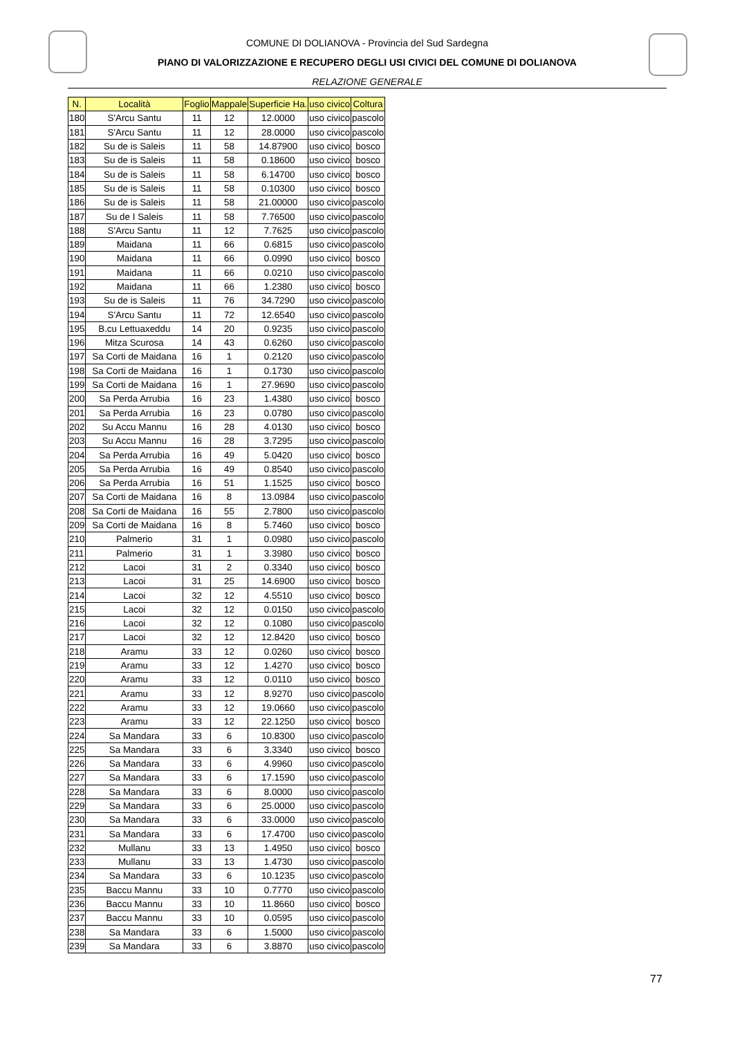COMUNE DI DOLIANOVA - Provincia del Sud Sardegna
PIANO DI VALORIZZAZIONE E RECUPERO DEGLI USI CIVICI DEL COMUNE DI DOLIANOVA
RELAZIONE GENERALE
| N. | Località | Foglio | Mappale | Superficie Ha. | uso civico | Coltura |
| --- | --- | --- | --- | --- | --- | --- |
| 180 | S'Arcu Santu | 11 | 12 | 12.0000 | uso civico | pascolo |
| 181 | S'Arcu Santu | 11 | 12 | 28.0000 | uso civico | pascolo |
| 182 | Su de is Saleis | 11 | 58 | 14.87900 | uso civico | bosco |
| 183 | Su de is Saleis | 11 | 58 | 0.18600 | uso civico | bosco |
| 184 | Su de is Saleis | 11 | 58 | 6.14700 | uso civico | bosco |
| 185 | Su de is Saleis | 11 | 58 | 0.10300 | uso civico | bosco |
| 186 | Su de is Saleis | 11 | 58 | 21.00000 | uso civico | pascolo |
| 187 | Su de I Saleis | 11 | 58 | 7.76500 | uso civico | pascolo |
| 188 | S'Arcu Santu | 11 | 12 | 7.7625 | uso civico | pascolo |
| 189 | Maidana | 11 | 66 | 0.6815 | uso civico | pascolo |
| 190 | Maidana | 11 | 66 | 0.0990 | uso civico | bosco |
| 191 | Maidana | 11 | 66 | 0.0210 | uso civico | pascolo |
| 192 | Maidana | 11 | 66 | 1.2380 | uso civico | bosco |
| 193 | Su de is Saleis | 11 | 76 | 34.7290 | uso civico | pascolo |
| 194 | S'Arcu Santu | 11 | 72 | 12.6540 | uso civico | pascolo |
| 195 | B.cu Lettuaxeddu | 14 | 20 | 0.9235 | uso civico | pascolo |
| 196 | Mitza Scurosa | 14 | 43 | 0.6260 | uso civico | pascolo |
| 197 | Sa Corti de Maidana | 16 | 1 | 0.2120 | uso civico | pascolo |
| 198 | Sa Corti de Maidana | 16 | 1 | 0.1730 | uso civico | pascolo |
| 199 | Sa Corti de Maidana | 16 | 1 | 27.9690 | uso civico | pascolo |
| 200 | Sa Perda Arrubia | 16 | 23 | 1.4380 | uso civico | bosco |
| 201 | Sa Perda Arrubia | 16 | 23 | 0.0780 | uso civico | pascolo |
| 202 | Su Accu Mannu | 16 | 28 | 4.0130 | uso civico | bosco |
| 203 | Su Accu Mannu | 16 | 28 | 3.7295 | uso civico | pascolo |
| 204 | Sa Perda Arrubia | 16 | 49 | 5.0420 | uso civico | bosco |
| 205 | Sa Perda Arrubia | 16 | 49 | 0.8540 | uso civico | pascolo |
| 206 | Sa Perda Arrubia | 16 | 51 | 1.1525 | uso civico | bosco |
| 207 | Sa Corti de Maidana | 16 | 8 | 13.0984 | uso civico | pascolo |
| 208 | Sa Corti de Maidana | 16 | 55 | 2.7800 | uso civico | pascolo |
| 209 | Sa Corti de Maidana | 16 | 8 | 5.7460 | uso civico | bosco |
| 210 | Palmerio | 31 | 1 | 0.0980 | uso civico | pascolo |
| 211 | Palmerio | 31 | 1 | 3.3980 | uso civico | bosco |
| 212 | Lacoi | 31 | 2 | 0.3340 | uso civico | bosco |
| 213 | Lacoi | 31 | 25 | 14.6900 | uso civico | bosco |
| 214 | Lacoi | 32 | 12 | 4.5510 | uso civico | bosco |
| 215 | Lacoi | 32 | 12 | 0.0150 | uso civico | pascolo |
| 216 | Lacoi | 32 | 12 | 0.1080 | uso civico | pascolo |
| 217 | Lacoi | 32 | 12 | 12.8420 | uso civico | bosco |
| 218 | Aramu | 33 | 12 | 0.0260 | uso civico | bosco |
| 219 | Aramu | 33 | 12 | 1.4270 | uso civico | bosco |
| 220 | Aramu | 33 | 12 | 0.0110 | uso civico | bosco |
| 221 | Aramu | 33 | 12 | 8.9270 | uso civico | pascolo |
| 222 | Aramu | 33 | 12 | 19.0660 | uso civico | pascolo |
| 223 | Aramu | 33 | 12 | 22.1250 | uso civico | bosco |
| 224 | Sa Mandara | 33 | 6 | 10.8300 | uso civico | pascolo |
| 225 | Sa Mandara | 33 | 6 | 3.3340 | uso civico | bosco |
| 226 | Sa Mandara | 33 | 6 | 4.9960 | uso civico | pascolo |
| 227 | Sa Mandara | 33 | 6 | 17.1590 | uso civico | pascolo |
| 228 | Sa Mandara | 33 | 6 | 8.0000 | uso civico | pascolo |
| 229 | Sa Mandara | 33 | 6 | 25.0000 | uso civico | pascolo |
| 230 | Sa Mandara | 33 | 6 | 33.0000 | uso civico | pascolo |
| 231 | Sa Mandara | 33 | 6 | 17.4700 | uso civico | pascolo |
| 232 | Mullanu | 33 | 13 | 1.4950 | uso civico | bosco |
| 233 | Mullanu | 33 | 13 | 1.4730 | uso civico | pascolo |
| 234 | Sa Mandara | 33 | 6 | 10.1235 | uso civico | pascolo |
| 235 | Baccu Mannu | 33 | 10 | 0.7770 | uso civico | pascolo |
| 236 | Baccu Mannu | 33 | 10 | 11.8660 | uso civico | bosco |
| 237 | Baccu Mannu | 33 | 10 | 0.0595 | uso civico | pascolo |
| 238 | Sa Mandara | 33 | 6 | 1.5000 | uso civico | pascolo |
| 239 | Sa Mandara | 33 | 6 | 3.8870 | uso civico | pascolo |
77